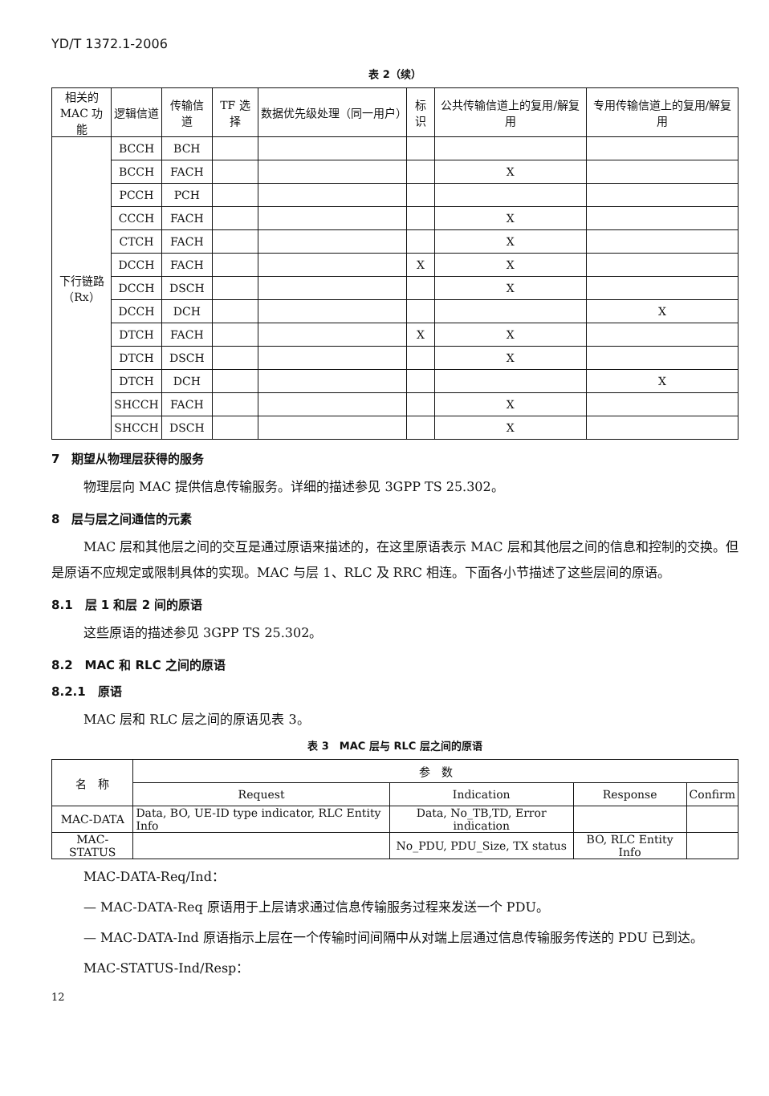YD/T 1372.1-2006
表 2（续）
| 相关的 MAC 功能 | 逻辑信道 | 传输信道 | TF 选择 | 数据优先级处理（同一用户） | 标识 | 公共传输信道上的复用/解复用 | 专用传输信道上的复用/解复用 |
| --- | --- | --- | --- | --- | --- | --- | --- |
| 下行链路 （Rx） | BCCH | BCH | | | | | |
| | BCCH | FACH | | | | X | |
| | PCCH | PCH | | | | | |
| | CCCH | FACH | | | | X | |
| | CTCH | FACH | | | | X | |
| | DCCH | FACH | | | X | X | |
| | DCCH | DSCH | | | | X | |
| | DCCH | DCH | | | | | X |
| | DTCH | FACH | | | X | X | |
| | DTCH | DSCH | | | | X | |
| | DTCH | DCH | | | | | X |
| | SHCCH | FACH | | | | X | |
| | SHCCH | DSCH | | | | X | |
7　期望从物理层获得的服务
物理层向 MAC 提供信息传输服务。详细的描述参见 3GPP TS 25.302。
8　层与层之间通信的元素
MAC 层和其他层之间的交互是通过原语来描述的，在这里原语表示 MAC 层和其他层之间的信息和控制的交换。但是原语不应规定或限制具体的实现。MAC 与层 1、RLC 及 RRC 相连。下面各小节描述了这些层间的原语。
8.1　层 1 和层 2 间的原语
这些原语的描述参见 3GPP TS 25.302。
8.2　MAC 和 RLC 之间的原语
8.2.1　原语
MAC 层和 RLC 层之间的原语见表 3。
表 3　MAC 层与 RLC 层之间的原语
| 名 称 | 参 数 | | | |
| --- | --- | --- | --- | --- |
| | Request | Indication | Response | Confirm |
| MAC-DATA | Data, BO, UE-ID type indicator, RLC Entity Info | Data, No_TB,TD, Error indication | | |
| MAC-STATUS | | No_PDU, PDU_Size, TX status | BO, RLC Entity Info | |
MAC-DATA-Req/Ind：
— MAC-DATA-Req 原语用于上层请求通过信息传输服务过程来发送一个 PDU。
— MAC-DATA-Ind 原语指示上层在一个传输时间间隔中从对端上层通过信息传输服务传送的 PDU 已到达。
MAC-STATUS-Ind/Resp：
12